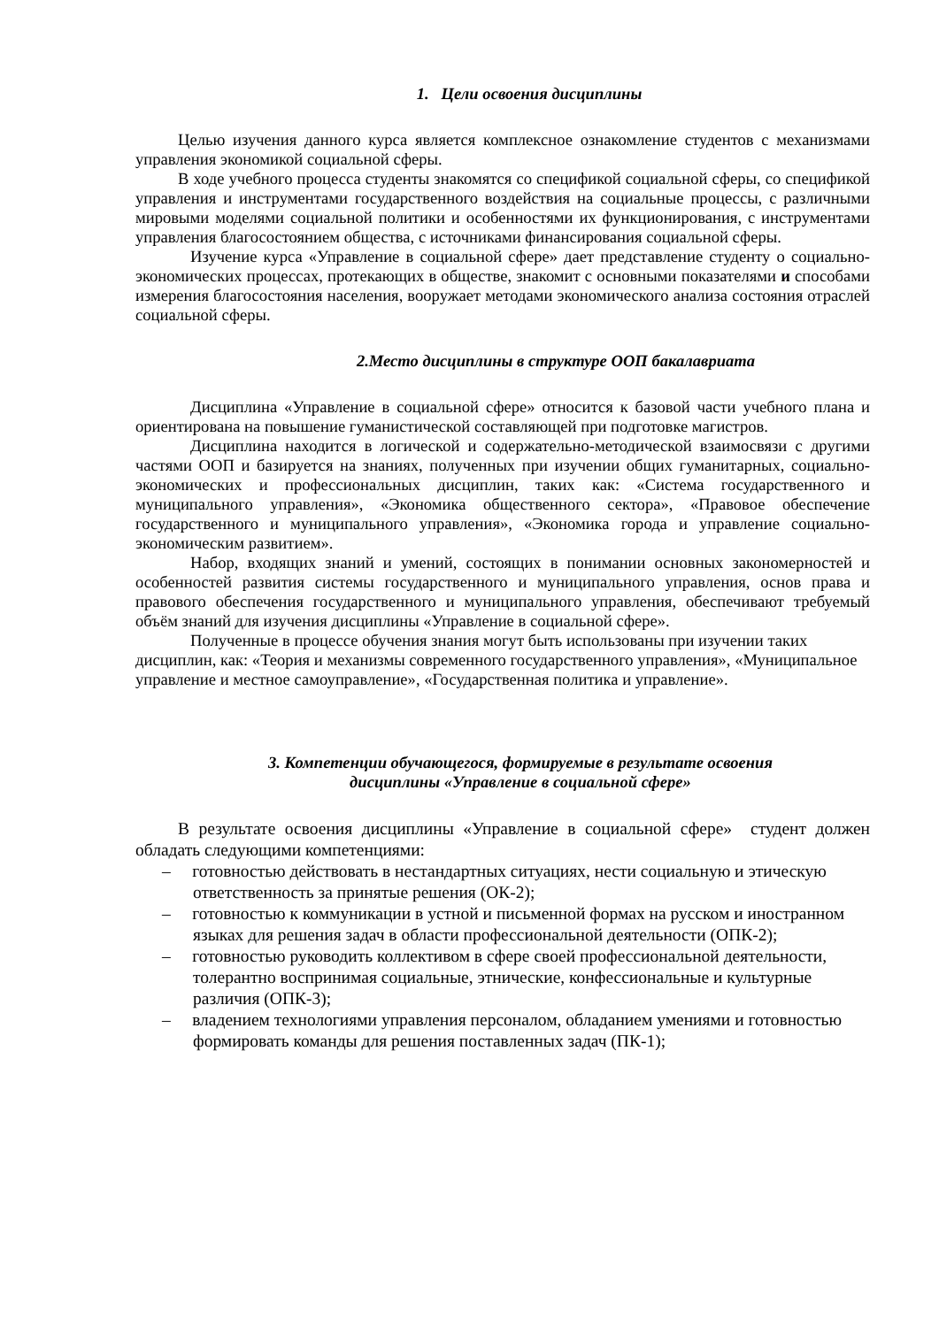1. Цели освоения дисциплины
Целью изучения данного курса является комплексное ознакомление студентов с механизмами управления экономикой социальной сферы.
В ходе учебного процесса студенты знакомятся со спецификой социальной сферы, со спецификой управления и инструментами государственного воздействия на социальные процессы, с различными мировыми моделями социальной политики и особенностями их функционирования, с инструментами управления благосостоянием общества, с источниками финансирования социальной сферы.
Изучение курса «Управление в социальной сфере» дает представление студенту о социально-экономических процессах, протекающих в обществе, знакомит с основными показателями и способами измерения благосостояния населения, вооружает методами экономического анализа состояния отраслей социальной сферы.
2.Место дисциплины в структуре ООП бакалавриата
Дисциплина «Управление в социальной сфере» относится к базовой части учебного плана и ориентирована на повышение гуманистической составляющей при подготовке магистров.
Дисциплина находится в логической и содержательно-методической взаимосвязи с другими частями ООП и базируется на знаниях, полученных при изучении общих гуманитарных, социально-экономических и профессиональных дисциплин, таких как: «Система государственного и муниципального управления», «Экономика общественного сектора», «Правовое обеспечение государственного и муниципального управления», «Экономика города и управление социально-экономическим развитием».
Набор, входящих знаний и умений, состоящих в понимании основных закономерностей и особенностей развития системы государственного и муниципального управления, основ права и правового обеспечения государственного и муниципального управления, обеспечивают требуемый объём знаний для изучения дисциплины «Управление в социальной сфере».
Полученные в процессе обучения знания могут быть использованы при изучении таких дисциплин, как: «Теория и механизмы современного государственного управления», «Муниципальное управление и местное самоуправление», «Государственная политика и управление».
3. Компетенции обучающегося, формируемые в результате освоения
дисциплины «Управление в социальной сфере»
В результате освоения дисциплины «Управление в социальной сфере» студент должен обладать следующими компетенциями:
– готовностью действовать в нестандартных ситуациях, нести социальную и этическую ответственность за принятые решения (ОК-2);
– готовностью к коммуникации в устной и письменной формах на русском и иностранном языках для решения задач в области профессиональной деятельности (ОПК-2);
– готовностью руководить коллективом в сфере своей профессиональной деятельности, толерантно воспринимая социальные, этнические, конфессиональные и культурные различия (ОПК-3);
– владением технологиями управления персоналом, обладанием умениями и готовностью формировать команды для решения поставленных задач (ПК-1);